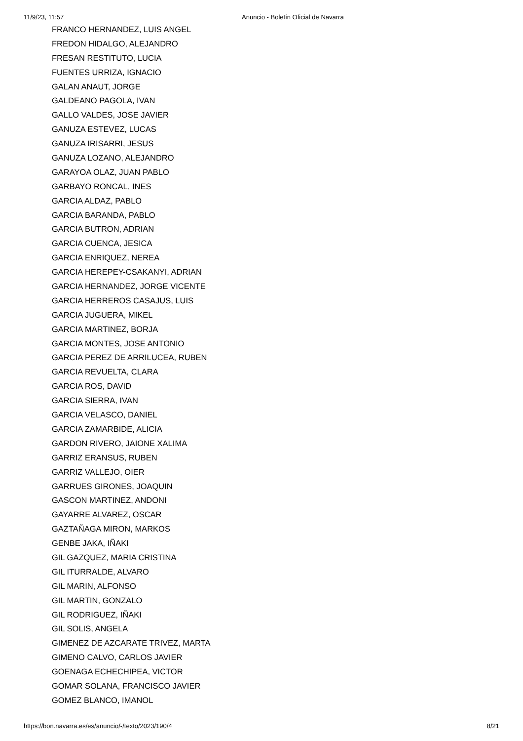11/9/23, 11:57 Anuncio - Boletín Oficial de Navarra
FRANCO HERNANDEZ, LUIS ANGEL
FREDON HIDALGO, ALEJANDRO
FRESAN RESTITUTO, LUCIA
FUENTES URRIZA, IGNACIO
GALAN ANAUT, JORGE
GALDEANO PAGOLA, IVAN
GALLO VALDES, JOSE JAVIER
GANUZA ESTEVEZ, LUCAS
GANUZA IRISARRI, JESUS
GANUZA LOZANO, ALEJANDRO
GARAYOA OLAZ, JUAN PABLO
GARBAYO RONCAL, INES
GARCIA ALDAZ, PABLO
GARCIA BARANDA, PABLO
GARCIA BUTRON, ADRIAN
GARCIA CUENCA, JESICA
GARCIA ENRIQUEZ, NEREA
GARCIA HEREPEY-CSAKANYI, ADRIAN
GARCIA HERNANDEZ, JORGE VICENTE
GARCIA HERREROS CASAJUS, LUIS
GARCIA JUGUERA, MIKEL
GARCIA MARTINEZ, BORJA
GARCIA MONTES, JOSE ANTONIO
GARCIA PEREZ DE ARRILUCEA, RUBEN
GARCIA REVUELTA, CLARA
GARCIA ROS, DAVID
GARCIA SIERRA, IVAN
GARCIA VELASCO, DANIEL
GARCIA ZAMARBIDE, ALICIA
GARDON RIVERO, JAIONE XALIMA
GARRIZ ERANSUS, RUBEN
GARRIZ VALLEJO, OIER
GARRUES GIRONES, JOAQUIN
GASCON MARTINEZ, ANDONI
GAYARRE ALVAREZ, OSCAR
GAZTAÑAGA MIRON, MARKOS
GENBE JAKA, IÑAKI
GIL GAZQUEZ, MARIA CRISTINA
GIL ITURRALDE, ALVARO
GIL MARIN, ALFONSO
GIL MARTIN, GONZALO
GIL RODRIGUEZ, IÑAKI
GIL SOLIS, ANGELA
GIMENEZ DE AZCARATE TRIVEZ, MARTA
GIMENO CALVO, CARLOS JAVIER
GOENAGA ECHECHIPEA, VICTOR
GOMAR SOLANA, FRANCISCO JAVIER
GOMEZ BLANCO, IMANOL
https://bon.navarra.es/es/anuncio/-/texto/2023/190/4 8/21